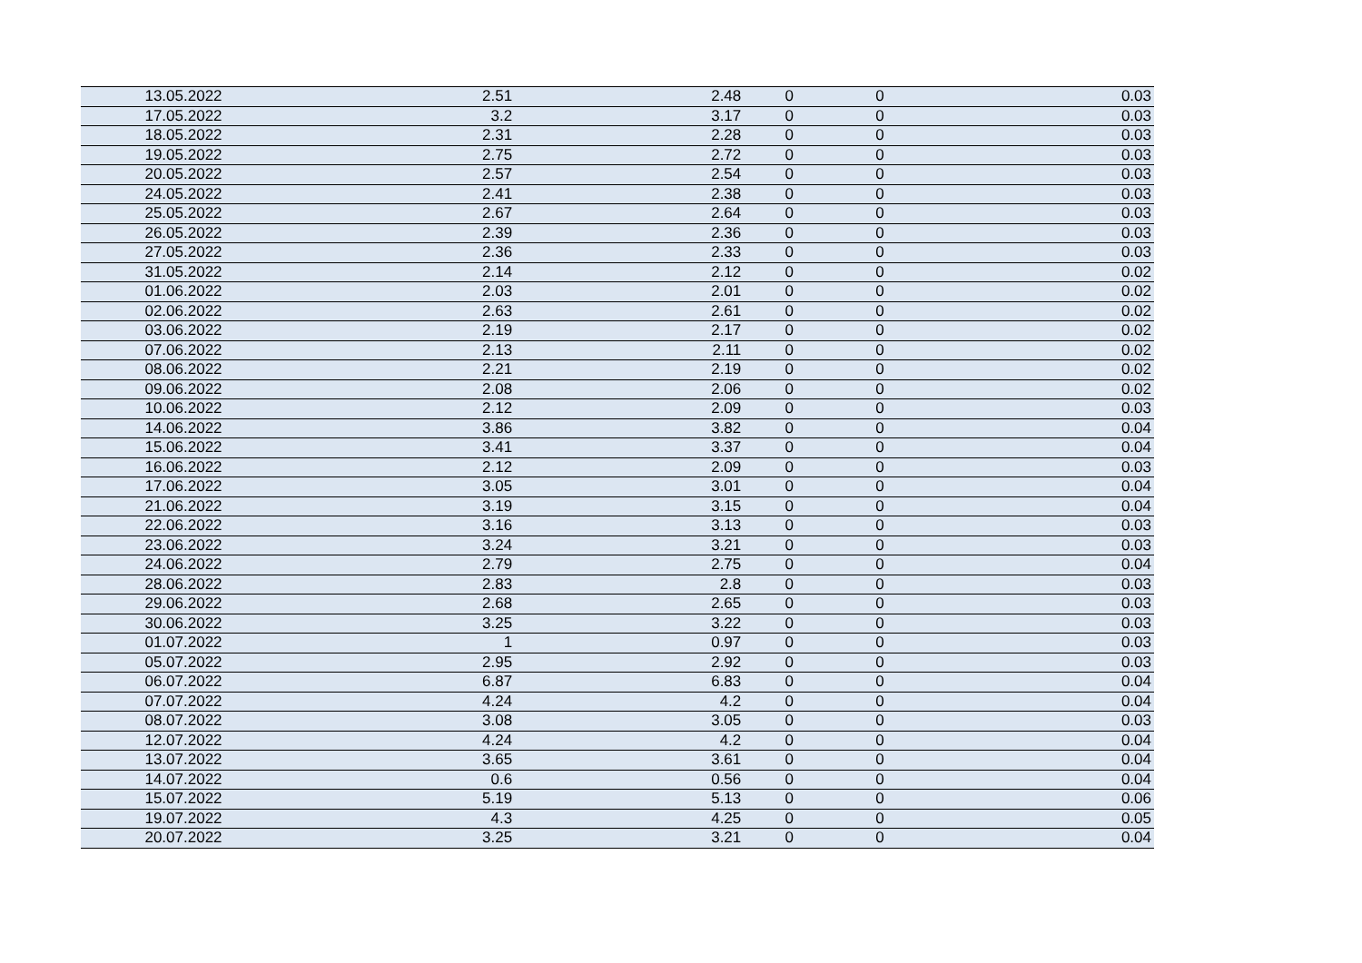| 13.05.2022 | 2.51 | 2.48 | 0 | 0 | 0.03 |
| 17.05.2022 | 3.2 | 3.17 | 0 | 0 | 0.03 |
| 18.05.2022 | 2.31 | 2.28 | 0 | 0 | 0.03 |
| 19.05.2022 | 2.75 | 2.72 | 0 | 0 | 0.03 |
| 20.05.2022 | 2.57 | 2.54 | 0 | 0 | 0.03 |
| 24.05.2022 | 2.41 | 2.38 | 0 | 0 | 0.03 |
| 25.05.2022 | 2.67 | 2.64 | 0 | 0 | 0.03 |
| 26.05.2022 | 2.39 | 2.36 | 0 | 0 | 0.03 |
| 27.05.2022 | 2.36 | 2.33 | 0 | 0 | 0.03 |
| 31.05.2022 | 2.14 | 2.12 | 0 | 0 | 0.02 |
| 01.06.2022 | 2.03 | 2.01 | 0 | 0 | 0.02 |
| 02.06.2022 | 2.63 | 2.61 | 0 | 0 | 0.02 |
| 03.06.2022 | 2.19 | 2.17 | 0 | 0 | 0.02 |
| 07.06.2022 | 2.13 | 2.11 | 0 | 0 | 0.02 |
| 08.06.2022 | 2.21 | 2.19 | 0 | 0 | 0.02 |
| 09.06.2022 | 2.08 | 2.06 | 0 | 0 | 0.02 |
| 10.06.2022 | 2.12 | 2.09 | 0 | 0 | 0.03 |
| 14.06.2022 | 3.86 | 3.82 | 0 | 0 | 0.04 |
| 15.06.2022 | 3.41 | 3.37 | 0 | 0 | 0.04 |
| 16.06.2022 | 2.12 | 2.09 | 0 | 0 | 0.03 |
| 17.06.2022 | 3.05 | 3.01 | 0 | 0 | 0.04 |
| 21.06.2022 | 3.19 | 3.15 | 0 | 0 | 0.04 |
| 22.06.2022 | 3.16 | 3.13 | 0 | 0 | 0.03 |
| 23.06.2022 | 3.24 | 3.21 | 0 | 0 | 0.03 |
| 24.06.2022 | 2.79 | 2.75 | 0 | 0 | 0.04 |
| 28.06.2022 | 2.83 | 2.8 | 0 | 0 | 0.03 |
| 29.06.2022 | 2.68 | 2.65 | 0 | 0 | 0.03 |
| 30.06.2022 | 3.25 | 3.22 | 0 | 0 | 0.03 |
| 01.07.2022 | 1 | 0.97 | 0 | 0 | 0.03 |
| 05.07.2022 | 2.95 | 2.92 | 0 | 0 | 0.03 |
| 06.07.2022 | 6.87 | 6.83 | 0 | 0 | 0.04 |
| 07.07.2022 | 4.24 | 4.2 | 0 | 0 | 0.04 |
| 08.07.2022 | 3.08 | 3.05 | 0 | 0 | 0.03 |
| 12.07.2022 | 4.24 | 4.2 | 0 | 0 | 0.04 |
| 13.07.2022 | 3.65 | 3.61 | 0 | 0 | 0.04 |
| 14.07.2022 | 0.6 | 0.56 | 0 | 0 | 0.04 |
| 15.07.2022 | 5.19 | 5.13 | 0 | 0 | 0.06 |
| 19.07.2022 | 4.3 | 4.25 | 0 | 0 | 0.05 |
| 20.07.2022 | 3.25 | 3.21 | 0 | 0 | 0.04 |